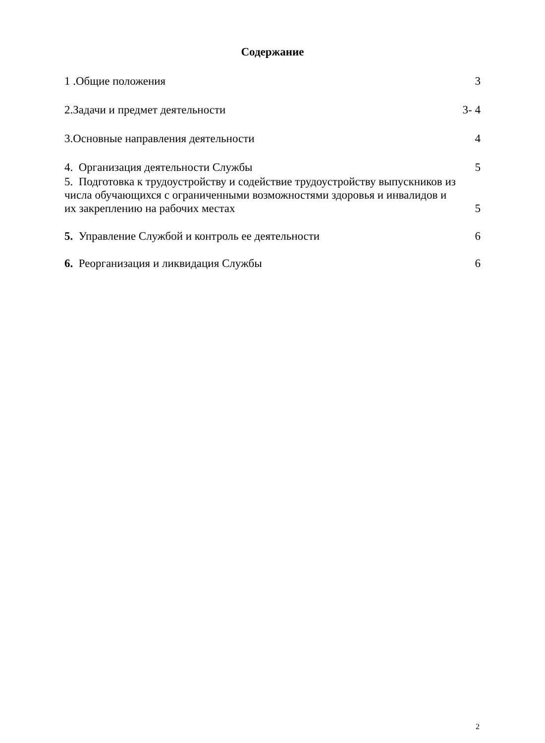Содержание
1 .Общие положения 3
2.Задачи и предмет деятельности 3- 4
3.Основные направления деятельности 4
4. Организация деятельности Службы 5
5. Подготовка к трудоустройству и содействие трудоустройству выпускников из числа обучающихся с ограниченными возможностями здоровья и инвалидов и их закреплению на рабочих местах 5
5. Управление Службой и контроль ее деятельности 6
6. Реорганизация и ликвидация Службы 6
2